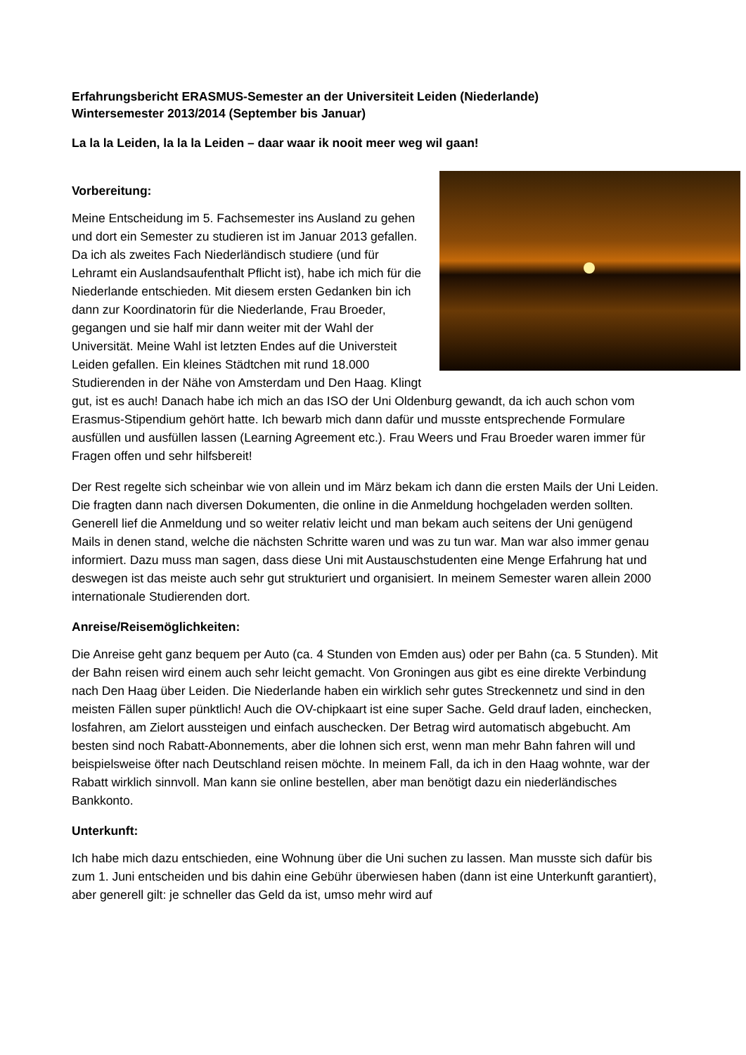Erfahrungsbericht ERASMUS-Semester an der Universiteit Leiden (Niederlande)
Wintersemester 2013/2014 (September bis Januar)
La la la Leiden, la la la Leiden – daar waar ik nooit meer weg wil gaan!
Vorbereitung:
Meine Entscheidung im 5. Fachsemester ins Ausland zu gehen und dort ein Semester zu studieren ist im Januar 2013 gefallen. Da ich als zweites Fach Niederländisch studiere (und für Lehramt ein Auslandsaufenthalt Pflicht ist), habe ich mich für die Niederlande entschieden. Mit diesem ersten Gedanken bin ich dann zur Koordinatorin für die Niederlande, Frau Broeder, gegangen und sie half mir dann weiter mit der Wahl der Universität. Meine Wahl ist letzten Endes auf die Universteit Leiden gefallen. Ein kleines Städtchen mit rund 18.000 Studierenden in der Nähe von Amsterdam und Den Haag. Klingt gut, ist es auch! Danach habe ich mich an das ISO der Uni Oldenburg gewandt, da ich auch schon vom Erasmus-Stipendium gehört hatte. Ich bewarb mich dann dafür und musste entsprechende Formulare ausfüllen und ausfüllen lassen (Learning Agreement etc.). Frau Weers und Frau Broeder waren immer für Fragen offen und sehr hilfsbereit!
Der Rest regelte sich scheinbar wie von allein und im März bekam ich dann die ersten Mails der Uni Leiden. Die fragten dann nach diversen Dokumenten, die online in die Anmeldung hochgeladen werden sollten. Generell lief die Anmeldung und so weiter relativ leicht und man bekam auch seitens der Uni genügend Mails in denen stand, welche die nächsten Schritte waren und was zu tun war. Man war also immer genau informiert. Dazu muss man sagen, dass diese Uni mit Austauschstudenten eine Menge Erfahrung hat und deswegen ist das meiste auch sehr gut strukturiert und organisiert. In meinem Semester waren allein 2000 internationale Studierenden dort.
Anreise/Reisemöglichkeiten:
Die Anreise geht ganz bequem per Auto (ca. 4 Stunden von Emden aus) oder per Bahn (ca. 5 Stunden). Mit der Bahn reisen wird einem auch sehr leicht gemacht. Von Groningen aus gibt es eine direkte Verbindung nach Den Haag über Leiden. Die Niederlande haben ein wirklich sehr gutes Streckennetz und sind in den meisten Fällen super pünktlich! Auch die OV-chipkaart ist eine super Sache. Geld drauf laden, einchecken, losfahren, am Zielort aussteigen und einfach auschecken. Der Betrag wird automatisch abgebucht. Am besten sind noch Rabatt-Abonnements, aber die lohnen sich erst, wenn man mehr Bahn fahren will und beispielsweise öfter nach Deutschland reisen möchte. In meinem Fall, da ich in den Haag wohnte, war der Rabatt wirklich sinnvoll. Man kann sie online bestellen, aber man benötigt dazu ein niederländisches Bankkonto.
Unterkunft:
Ich habe mich dazu entschieden, eine Wohnung über die Uni suchen zu lassen. Man musste sich dafür bis zum 1. Juni entscheiden und bis dahin eine Gebühr überwiesen haben (dann ist eine Unterkunft garantiert), aber generell gilt: je schneller das Geld da ist, umso mehr wird auf